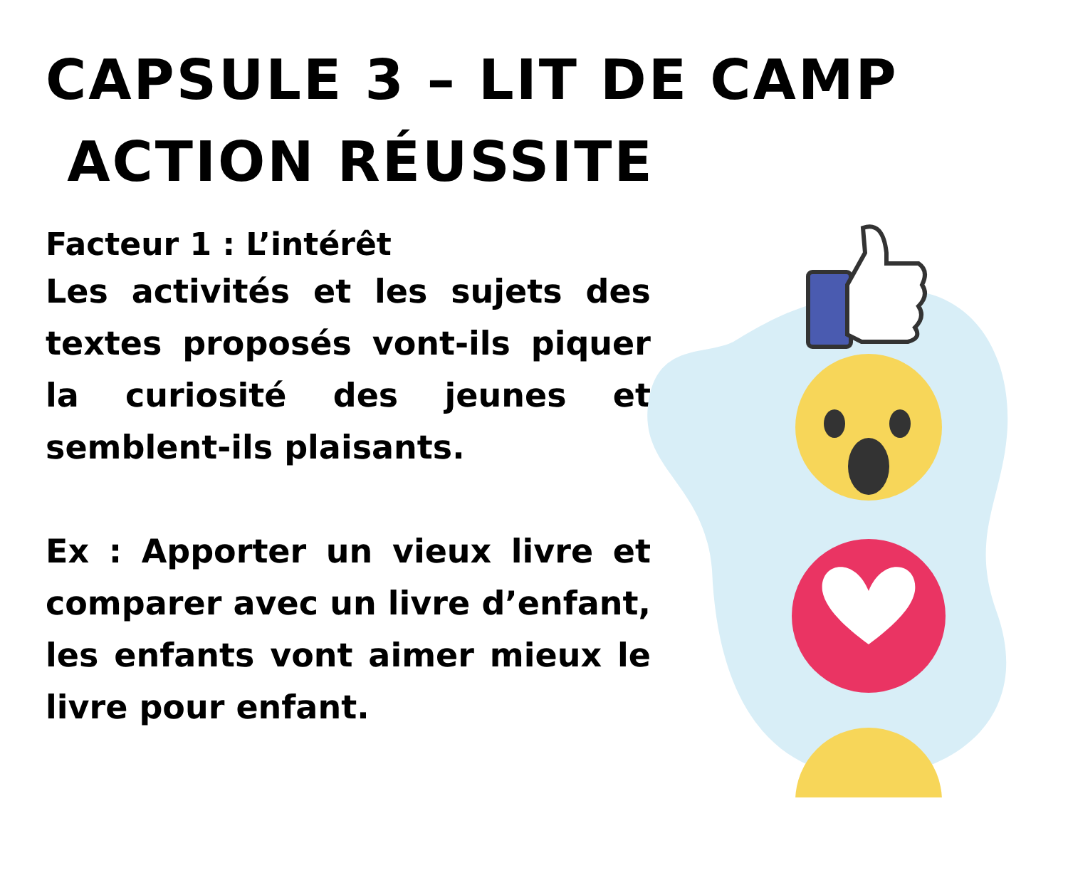CAPSULE 3 – LIT DE CAMP
ACTION RÉUSSITE
Facteur 1 : L’intérêt
Les activités et les sujets des textes proposés vont-ils piquer la curiosité des jeunes et semblent-ils plaisants.
Ex : Apporter un vieux livre et comparer avec un livre d’enfant, les enfants vont aimer mieux le livre pour enfant.